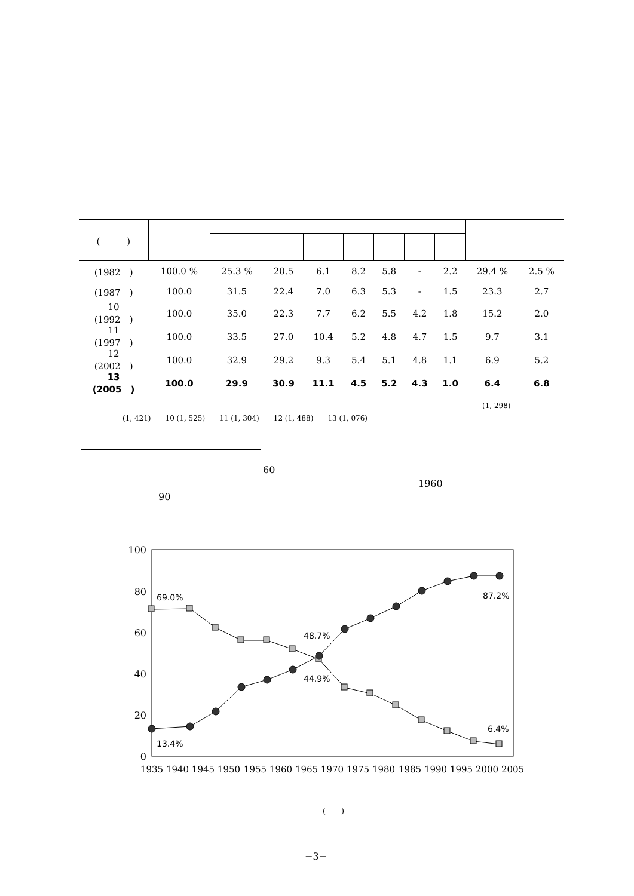| ( ) | | | | | | | | | | |
| (1982 ) | 100.0 % | 25.3 % | 20.5 | 6.1 | 8.2 | 5.8 | - | 2.2 | 29.4 % | 2.5 % |
| (1987 ) | 100.0 | 31.5 | 22.4 | 7.0 | 6.3 | 5.3 | - | 1.5 | 23.3 | 2.7 |
| 10 (1992 ) | 100.0 | 35.0 | 22.3 | 7.7 | 6.2 | 5.5 | 4.2 | 1.8 | 15.2 | 2.0 |
| 11 (1997 ) | 100.0 | 33.5 | 27.0 | 10.4 | 5.2 | 4.8 | 4.7 | 1.5 | 9.7 | 3.1 |
| 12 (2002 ) | 100.0 | 32.9 | 29.2 | 9.3 | 5.4 | 5.1 | 4.8 | 1.1 | 6.9 | 5.2 |
| 13 (2005 ) | 100.0 | 29.9 | 30.9 | 11.1 | 4.5 | 5.2 | 4.3 | 1.0 | 6.4 | 6.8 |
(1, 298)
(1, 421)　　10 (1, 525)　　11 (1, 304)　　12 (1, 488)　　13 (1, 076)
60
1960
90
100
80
60
40
20
0
1935
1940
1945
1950
1955
1960
1965
1970
1975
1980
1985
1990
1995
2000
2005
69.0%
87.2%
48.7%
44.9%
6.4%
13.4%
(　　)
−3−